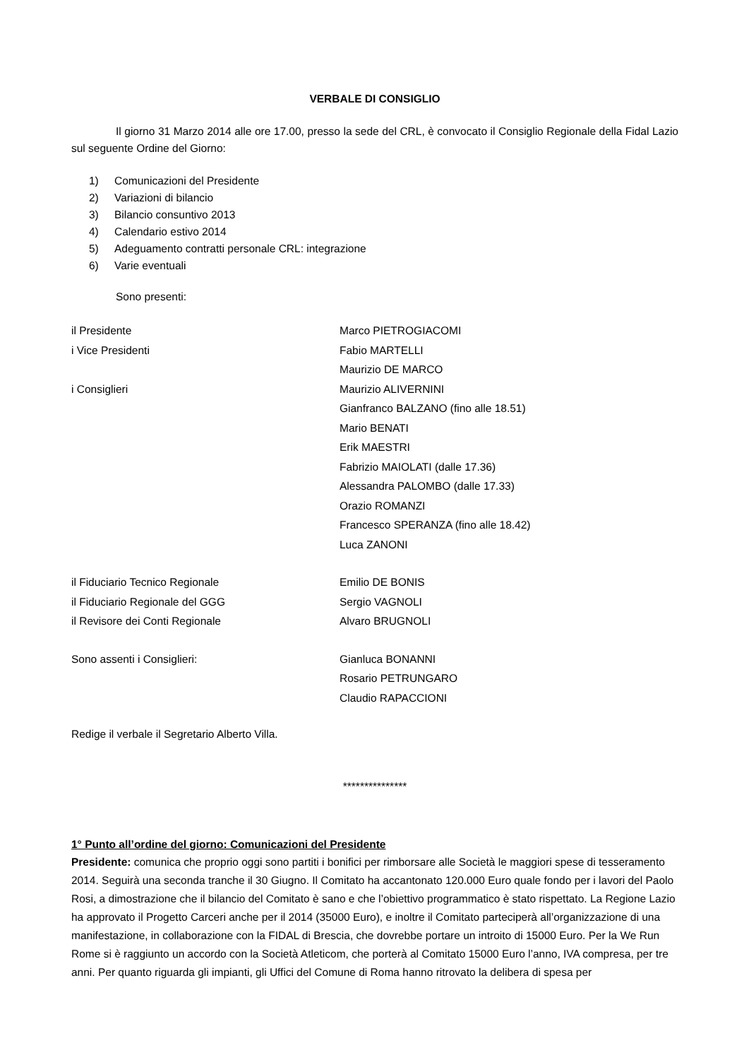VERBALE DI CONSIGLIO
Il giorno 31 Marzo 2014 alle ore 17.00, presso la sede del CRL, è convocato il Consiglio Regionale della Fidal Lazio sul seguente Ordine del Giorno:
1) Comunicazioni del Presidente
2) Variazioni di bilancio
3) Bilancio consuntivo 2013
4) Calendario estivo 2014
5) Adeguamento contratti personale CRL: integrazione
6) Varie eventuali
Sono presenti:
il Presidente Marco PIETROGIACOMI
i Vice Presidenti Fabio MARTELLI
Maurizio DE MARCO
i Consiglieri Maurizio ALIVERNINI
Gianfranco BALZANO (fino alle 18.51)
Mario BENATI
Erik MAESTRI
Fabrizio MAIOLATI (dalle 17.36)
Alessandra PALOMBO (dalle 17.33)
Orazio ROMANZI
Francesco SPERANZA (fino alle 18.42)
Luca ZANONI
il Fiduciario Tecnico Regionale Emilio DE BONIS
il Fiduciario Regionale del GGG Sergio VAGNOLI
il Revisore dei Conti Regionale Alvaro BRUGNOLI
Sono assenti i Consiglieri: Gianluca BONANNI
Rosario PETRUNGARO
Claudio RAPACCIONI
Redige il verbale il Segretario Alberto Villa.
***************
1° Punto all’ordine del giorno: Comunicazioni del Presidente
Presidente: comunica che proprio oggi sono partiti i bonifici per rimborsare alle Società le maggiori spese di tesseramento 2014. Seguirà una seconda tranche il 30 Giugno. Il Comitato ha accantonato 120.000 Euro quale fondo per i lavori del Paolo Rosi, a dimostrazione che il bilancio del Comitato è sano e che l’obiettivo programmatico è stato rispettato. La Regione Lazio ha approvato il Progetto Carceri anche per il 2014 (35000 Euro), e inoltre il Comitato parteciperà all’organizzazione di una manifestazione, in collaborazione con la FIDAL di Brescia, che dovrebbe portare un introito di 15000 Euro. Per la We Run Rome si è raggiunto un accordo con la Società Atleticom, che porterà al Comitato 15000 Euro l’anno, IVA compresa, per tre anni. Per quanto riguarda gli impianti, gli Uffici del Comune di Roma hanno ritrovato la delibera di spesa per